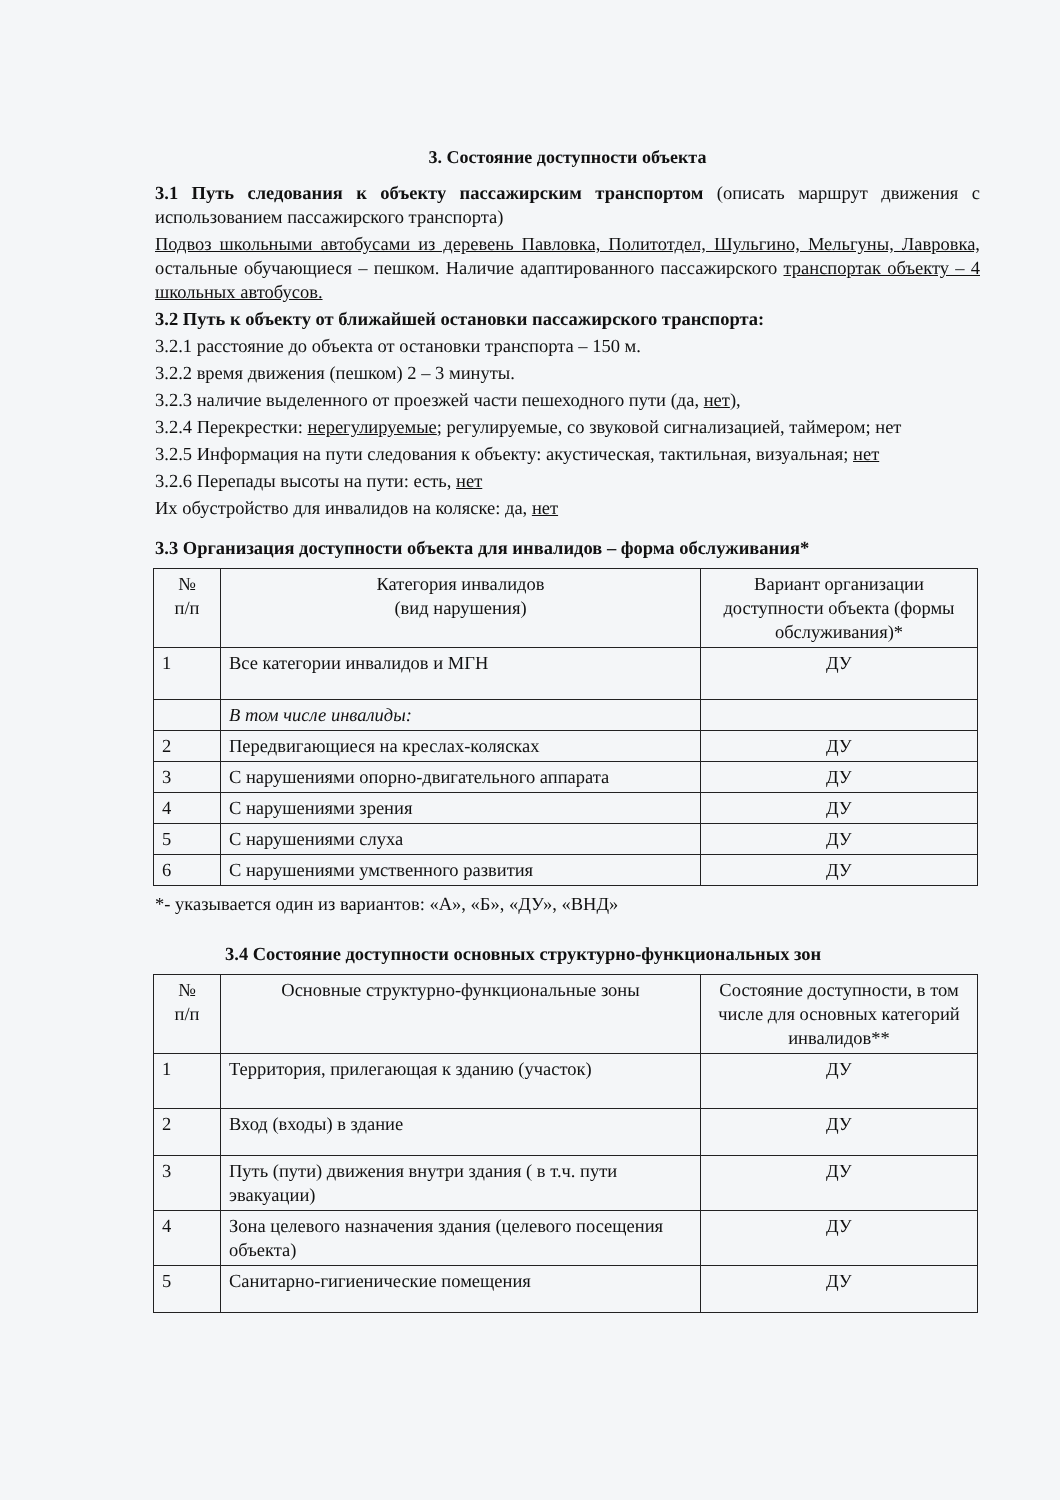3. Состояние доступности объекта
3.1 Путь следования к объекту пассажирским транспортом (описать маршрут движения с использованием пассажирского транспорта)
Подвоз школьными автобусами из деревень Павловка, Политотдел, Шульгино, Мельгуны, Лавровка, остальные обучающиеся – пешком. Наличие адаптированного пассажирского транспортак объекту – 4 школьных автобусов.
3.2 Путь к объекту от ближайшей остановки пассажирского транспорта:
3.2.1 расстояние до объекта от остановки транспорта – 150 м.
3.2.2 время движения (пешком) 2 – 3 минуты.
3.2.3 наличие выделенного от проезжей части пешеходного пути (да, нет),
3.2.4 Перекрестки: нерегулируемые; регулируемые, со звуковой сигнализацией, таймером; нет
3.2.5 Информация на пути следования к объекту: акустическая, тактильная, визуальная; нет
3.2.6 Перепады высоты на пути: есть, нет
Их обустройство для инвалидов на коляске: да, нет
3.3 Организация доступности объекта для инвалидов – форма обслуживания*
| № п/п | Категория инвалидов (вид нарушения) | Вариант организации доступности объекта (формы обслуживания)* |
| --- | --- | --- |
| 1 | Все категории инвалидов и МГН | ДУ |
| | В том числе инвалиды: | |
| 2 | Передвигающиеся на креслах-колясках | ДУ |
| 3 | С нарушениями опорно-двигательного аппарата | ДУ |
| 4 | С нарушениями зрения | ДУ |
| 5 | С нарушениями слуха | ДУ |
| 6 | С нарушениями умственного развития | ДУ |
*- указывается один из вариантов: «А», «Б», «ДУ», «ВНД»
3.4 Состояние доступности основных структурно-функциональных зон
| № п/п | Основные структурно-функциональные зоны | Состояние доступности, в том числе для основных категорий инвалидов** |
| --- | --- | --- |
| 1 | Территория, прилегающая к зданию (участок) | ДУ |
| 2 | Вход (входы) в здание | ДУ |
| 3 | Путь (пути) движения внутри здания ( в т.ч. пути эвакуации) | ДУ |
| 4 | Зона целевого назначения здания (целевого посещения объекта) | ДУ |
| 5 | Санитарно-гигиенические помещения | ДУ |